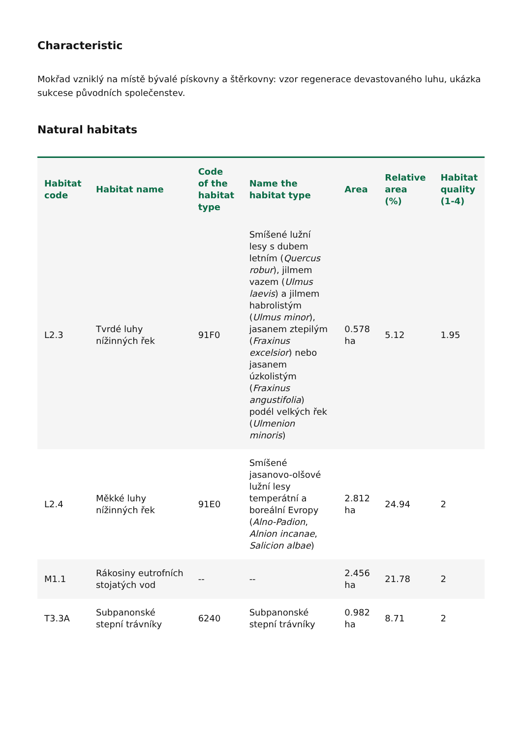Characteristic
Mokřad vzniklý na místě bývalé pískovny a štěrkovny: vzor regenerace devastovaného luhu, ukázka sukcese původních společenstev.
Natural habitats
| Habitat code | Habitat name | Code of the habitat type | Name the habitat type | Area | Relative area (%) | Habitat quality (1-4) |
| --- | --- | --- | --- | --- | --- | --- |
| L2.3 | Tvrdé luhy nížinných řek | 91F0 | Smíšené lužní lesy s dubem letním ( Quercus robur ), jilmem vazem ( Ulmus laevis ) a jilmem habrolistým ( Ulmus minor ), jasanem ztepilým ( Fraxinus excelsior ) nebo jasanem úzkolistým ( Fraxinus angustifolia ) podél velkých řek ( Ulmenion minoris ) | 0.578 ha | 5.12 | 1.95 |
| L2.4 | Měkké luhy nížinných řek | 91E0 | Smíšené jasanovo-olšové lužní lesy temperátní a boreální Evropy ( Alno-Padion , Alnion incanae , Salicion albae ) | 2.812 ha | 24.94 | 2 |
| M1.1 | Rákosiny eutrofních stojatých vod | -- | -- | 2.456 ha | 21.78 | 2 |
| T3.3A | Subpanonské stepní trávníky | 6240 | Subpanonské stepní trávníky | 0.982 ha | 8.71 | 2 |